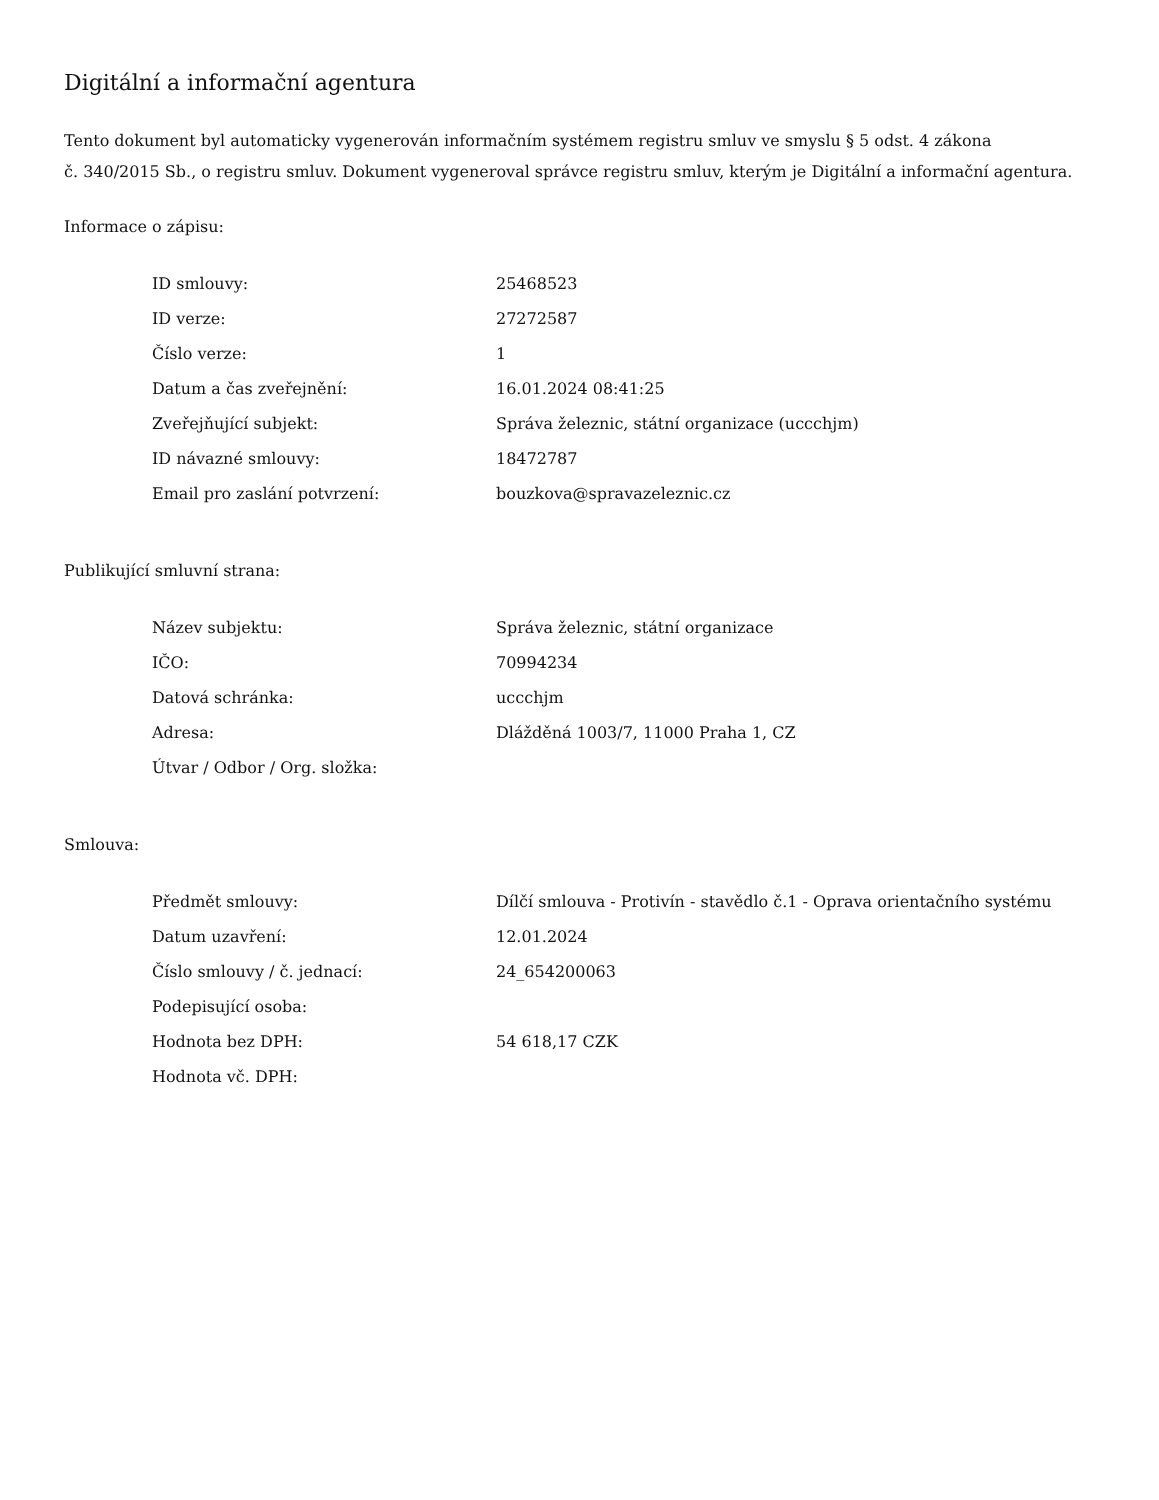Digitální a informační agentura
Tento dokument byl automaticky vygenerován informačním systémem registru smluv ve smyslu § 5 odst. 4 zákona
č. 340/2015 Sb., o registru smluv. Dokument vygeneroval správce registru smluv, kterým je Digitální a informační agentura.
Informace o zápisu:
| ID smlouvy: | 25468523 |
| ID verze: | 27272587 |
| Číslo verze: | 1 |
| Datum a čas zveřejnění: | 16.01.2024 08:41:25 |
| Zveřejňující subjekt: | Správa železnic, státní organizace (uccchjm) |
| ID návazné smlouvy: | 18472787 |
| Email pro zaslání potvrzení: | bouzkova@spravazeleznic.cz |
Publikující smluvní strana:
| Název subjektu: | Správa železnic, státní organizace |
| IČO: | 70994234 |
| Datová schránka: | uccchjm |
| Adresa: | Dlážděná 1003/7, 11000 Praha 1, CZ |
| Útvar / Odbor / Org. složka: | |
Smlouva:
| Předmět smlouvy: | Dílčí smlouva - Protivín - stavědlo č.1 - Oprava orientačního systému |
| Datum uzavření: | 12.01.2024 |
| Číslo smlouvy / č. jednací: | 24_654200063 |
| Podepisující osoba: | |
| Hodnota bez DPH: | 54 618,17 CZK |
| Hodnota vč. DPH: | |